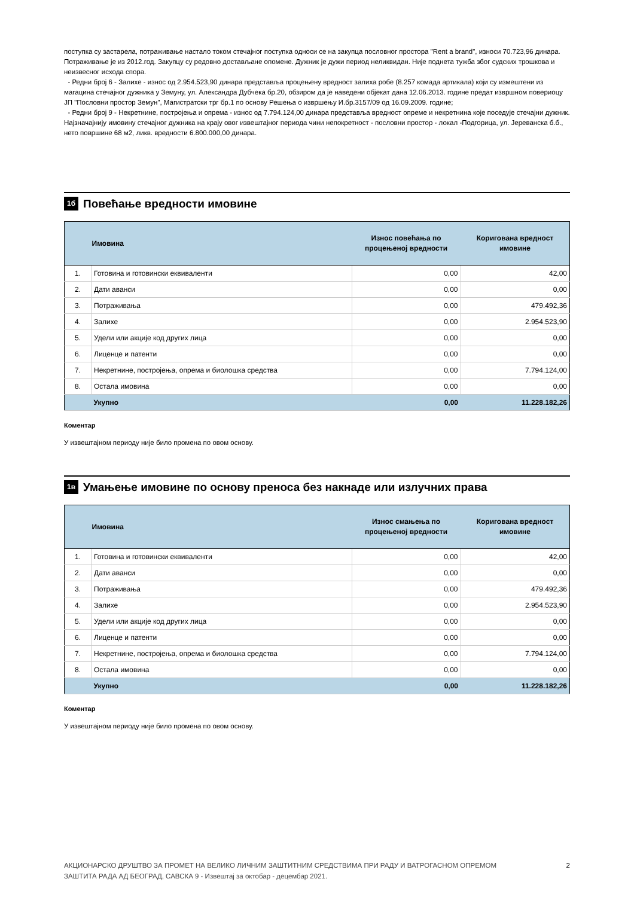поступка су застарела, потраживање настало током стечајног поступка односи се на закупца пословног простора "Rent a brand", износи 70.723,96 динара. Потраживање је из 2012.год. Закупцу су редовно достављане опомене. Дужник је дужи период неликвидан. Није поднета тужба због судских трошкова и неизвесног исхода спора.
- Редни број 6 - Залихе - износ од 2.954.523,90 динара представља процењену вредност залиха робе (8.257 комада артикала) који су измештени из магацина стечајног дужника у Земуну, ул. Александра Дубчека бр.20, обзиром да је наведени објекат дана 12.06.2013. године предат извршном повериоцу ЈП "Пословни простор Земун", Магистратски трг бр.1 по основу Решења о извршењу И.бр.3157/09 од 16.09.2009. године;
- Редни број 9 - Некретнине, постројења и опрема - износ од 7.794.124,00 динара представља вредност опреме и некретнина које поседује стечајни дужник. Најзначајнију имовину стечајног дужника на крају овог извештајног периода чини непокретност - пословни простор - локал -Подгорица, ул. Јереванска б.б., нето површине 68 м2, ликв. вредности 6.800.000,00 динара.
1б Повећање вредности имовине
| | Имовина | Износ повећања по процењеној вредности | Коригована вредност имовине |
| --- | --- | --- | --- |
| 1. | Готовина и готовински еквиваленти | 0,00 | 42,00 |
| 2. | Дати аванси | 0,00 | 0,00 |
| 3. | Потраживања | 0,00 | 479.492,36 |
| 4. | Залихе | 0,00 | 2.954.523,90 |
| 5. | Удели или акције код других лица | 0,00 | 0,00 |
| 6. | Лиценце и патенти | 0,00 | 0,00 |
| 7. | Некретнине, постројења, опрема и биолошка средства | 0,00 | 7.794.124,00 |
| 8. | Остала имовина | 0,00 | 0,00 |
| | Укупно | 0,00 | 11.228.182,26 |
Коментар
У извештајном периоду није било промена по овом основу.
1в Умањење имовине по основу преноса без накнаде или излучних права
| | Имовина | Износ смањења по процењеној вредности | Коригована вредност имовине |
| --- | --- | --- | --- |
| 1. | Готовина и готовински еквиваленти | 0,00 | 42,00 |
| 2. | Дати аванси | 0,00 | 0,00 |
| 3. | Потраживања | 0,00 | 479.492,36 |
| 4. | Залихе | 0,00 | 2.954.523,90 |
| 5. | Удели или акције код других лица | 0,00 | 0,00 |
| 6. | Лиценце и патенти | 0,00 | 0,00 |
| 7. | Некретнине, постројења, опрема и биолошка средства | 0,00 | 7.794.124,00 |
| 8. | Остала имовина | 0,00 | 0,00 |
| | Укупно | 0,00 | 11.228.182,26 |
Коментар
У извештајном периоду није било промена по овом основу.
АКЦИОНАРСКО ДРУШТВО ЗА ПРОМЕТ НА ВЕЛИКО ЛИЧНИМ ЗАШТИТНИМ СРЕДСТВИМА ПРИ РАДУ И ВАТРОГАСНОМ ОПРЕМОМ
ЗАШТИТА РАДА АД БЕОГРАД, САВСКА 9 - Извештај за октобар - децембар 2021.
2